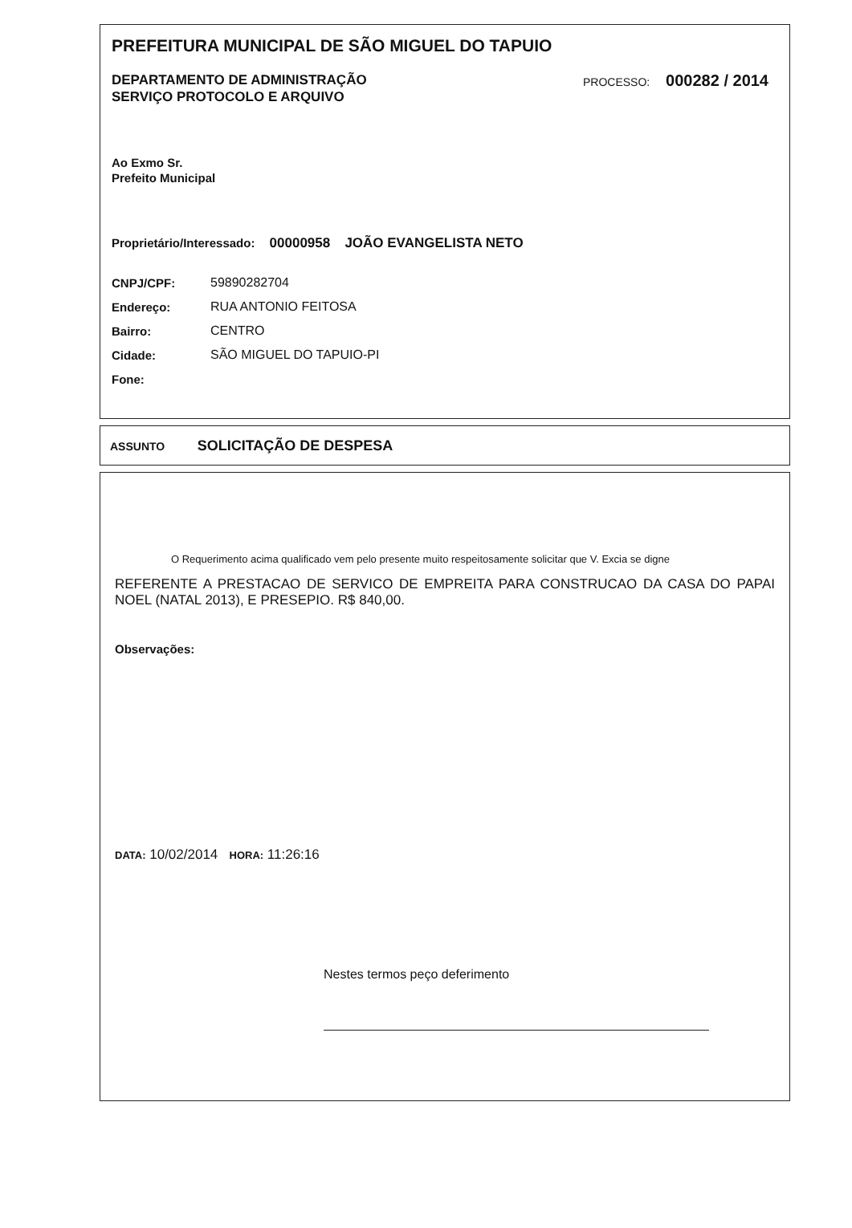PREFEITURA MUNICIPAL DE SÃO MIGUEL DO TAPUIO
DEPARTAMENTO DE ADMINISTRAÇÃO
SERVIÇO PROTOCOLO E ARQUIVO
PROCESSO: 000282 / 2014
Ao Exmo Sr.
Prefeito Municipal
Proprietário/Interessado: 00000958 JOÃO EVANGELISTA NETO
| CNPJ/CPF: | 59890282704 |
| Endereço: | RUA ANTONIO FEITOSA |
| Bairro: | CENTRO |
| Cidade: | SÃO MIGUEL DO TAPUIO-PI |
| Fone: | |
ASSUNTO SOLICITAÇÃO DE DESPESA
O Requerimento acima qualificado vem pelo presente muito respeitosamente solicitar que V. Excia se digne
REFERENTE A PRESTACAO DE SERVICO DE EMPREITA PARA CONSTRUCAO DA CASA DO PAPAI NOEL (NATAL 2013), E PRESEPIO. R$ 840,00.
Observações:
DATA: 10/02/2014 HORA: 11:26:16
Nestes termos peço deferimento